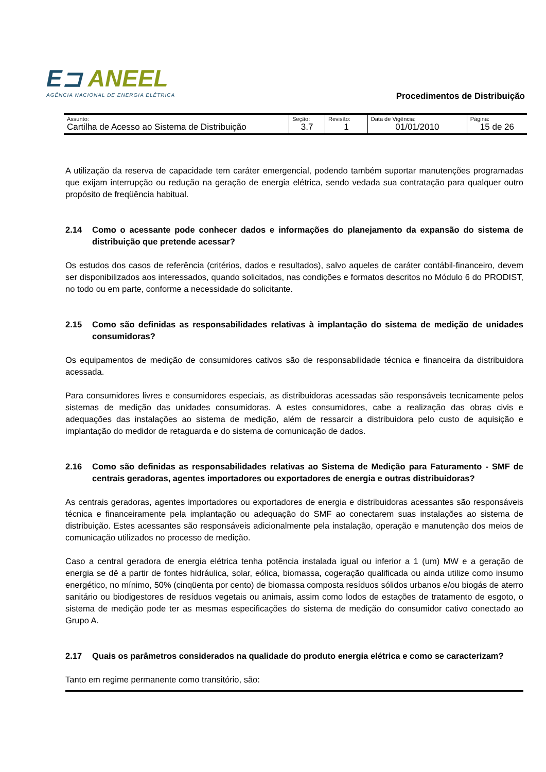E⊐ ANEEL
AGÊNCIA NACIONAL DE ENERGIA ELÉTRICA
Procedimentos de Distribuição
| Assunto: Cartilha de Acesso ao Sistema de Distribuição | Seção: 3.7 | Revisão: 1 | Data de Vigência: 01/01/2010 | Página: 15 de 26 |
A utilização da reserva de capacidade tem caráter emergencial, podendo também suportar manutenções programadas que exijam interrupção ou redução na geração de energia elétrica, sendo vedada sua contratação para qualquer outro propósito de freqüência habitual.
2.14 Como o acessante pode conhecer dados e informações do planejamento da expansão do sistema de distribuição que pretende acessar?
Os estudos dos casos de referência (critérios, dados e resultados), salvo aqueles de caráter contábil-financeiro, devem ser disponibilizados aos interessados, quando solicitados, nas condições e formatos descritos no Módulo 6 do PRODIST, no todo ou em parte, conforme a necessidade do solicitante.
2.15 Como são definidas as responsabilidades relativas à implantação do sistema de medição de unidades consumidoras?
Os equipamentos de medição de consumidores cativos são de responsabilidade técnica e financeira da distribuidora acessada.
Para consumidores livres e consumidores especiais, as distribuidoras acessadas são responsáveis tecnicamente pelos sistemas de medição das unidades consumidoras. A estes consumidores, cabe a realização das obras civis e adequações das instalações ao sistema de medição, além de ressarcir a distribuidora pelo custo de aquisição e implantação do medidor de retaguarda e do sistema de comunicação de dados.
2.16 Como são definidas as responsabilidades relativas ao Sistema de Medição para Faturamento - SMF de centrais geradoras, agentes importadores ou exportadores de energia e outras distribuidoras?
As centrais geradoras, agentes importadores ou exportadores de energia e distribuidoras acessantes são responsáveis técnica e financeiramente pela implantação ou adequação do SMF ao conectarem suas instalações ao sistema de distribuição. Estes acessantes são responsáveis adicionalmente pela instalação, operação e manutenção dos meios de comunicação utilizados no processo de medição.
Caso a central geradora de energia elétrica tenha potência instalada igual ou inferior a 1 (um) MW e a geração de energia se dê a partir de fontes hidráulica, solar, eólica, biomassa, cogeração qualificada ou ainda utilize como insumo energético, no mínimo, 50% (cinqüenta por cento) de biomassa composta resíduos sólidos urbanos e/ou biogás de aterro sanitário ou biodigestores de resíduos vegetais ou animais, assim como lodos de estações de tratamento de esgoto, o sistema de medição pode ter as mesmas especificações do sistema de medição do consumidor cativo conectado ao Grupo A.
2.17 Quais os parâmetros considerados na qualidade do produto energia elétrica e como se caracterizam?
Tanto em regime permanente como transitório, são: